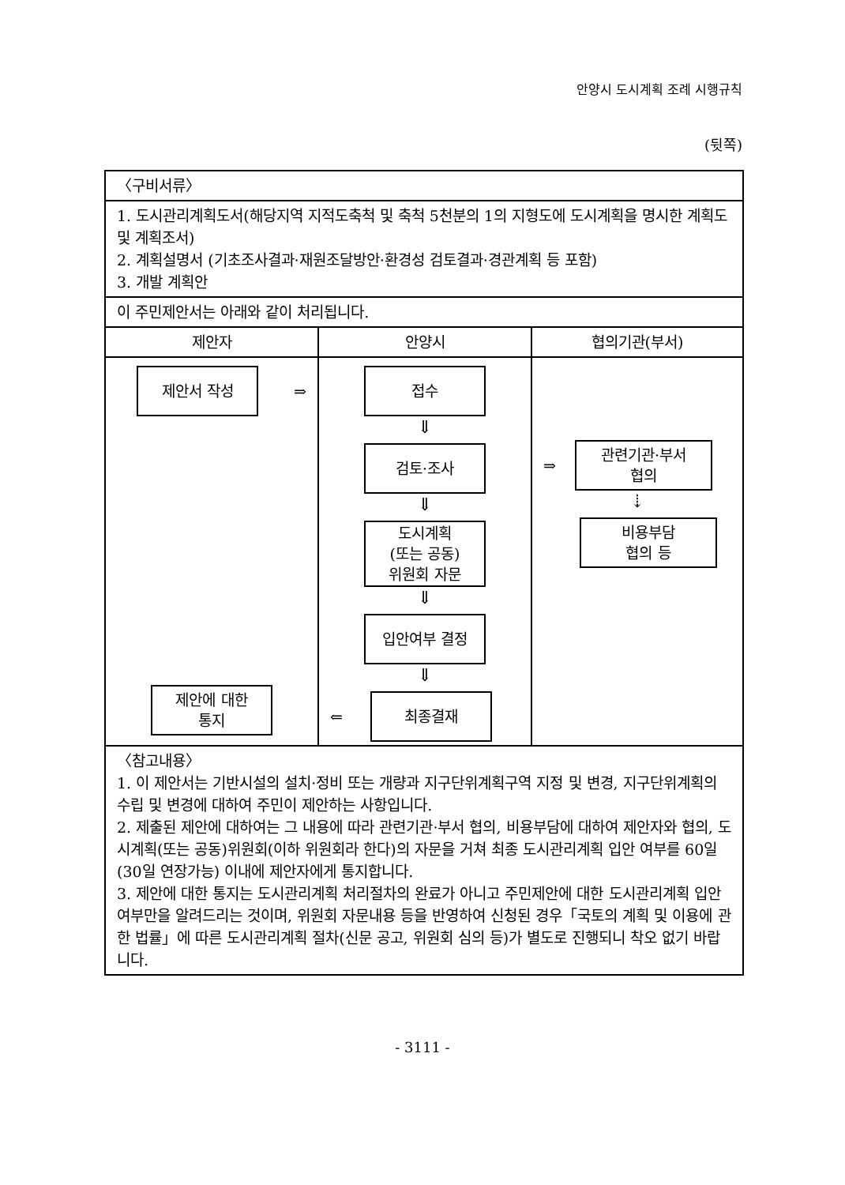안양시 도시계획 조례 시행규칙
(뒷쪽)
| 〈구비서류〉 | | |
| 1. 도시관리계획도서(해당지역 지적도축척 및 축척 5천분의 1의 지형도에 도시계획을 명시한 계획도 및 계획조서) 2. 계획설명서 (기초조사결과·재원조달방안·환경성 검토결과·경관계획 등 포함) 3. 개발 계획안 | | |
| 이 주민제안서는 아래와 같이 처리됩니다. | | |
| 제안자 | 안양시 | 협의기관(부서) |
| 제안서 작성 ⇒ 제안에 대한 통지 | 접수 ⇓ 검토·조사 ⇓ 도시계획 (또는 공동) 위원회 자문 ⇓ 입안여부 결정 ⇓ ⇐ 최종결재 | ⇒ 관련기관·부서 협의 ⇣ 비용부담 협의 등 |
| 〈참고내용〉 1. 이 제안서는 기반시설의 설치·정비 또는 개량과 지구단위계획구역 지정 및 변경, 지구단위계획의 수립 및 변경에 대하여 주민이 제안하는 사항입니다. 2. 제출된 제안에 대하여는 그 내용에 따라 관련기관·부서 협의, 비용부담에 대하여 제안자와 협의, 도시계획(또는 공동)위원회(이하 위원회라 한다)의 자문을 거쳐 최종 도시관리계획 입안 여부를 60일(30일 연장가능) 이내에 제안자에게 통지합니다. 3. 제안에 대한 통지는 도시관리계획 처리절차의 완료가 아니고 주민제안에 대한 도시관리계획 입안 여부만을 알려드리는 것이며, 위원회 자문내용 등을 반영하여 신청된 경우「국토의 계획 및 이용에 관한 법률」에 따른 도시관리계획 절차(신문 공고, 위원회 심의 등)가 별도로 진행되니 착오 없기 바랍니다. | | |
- 3111 -